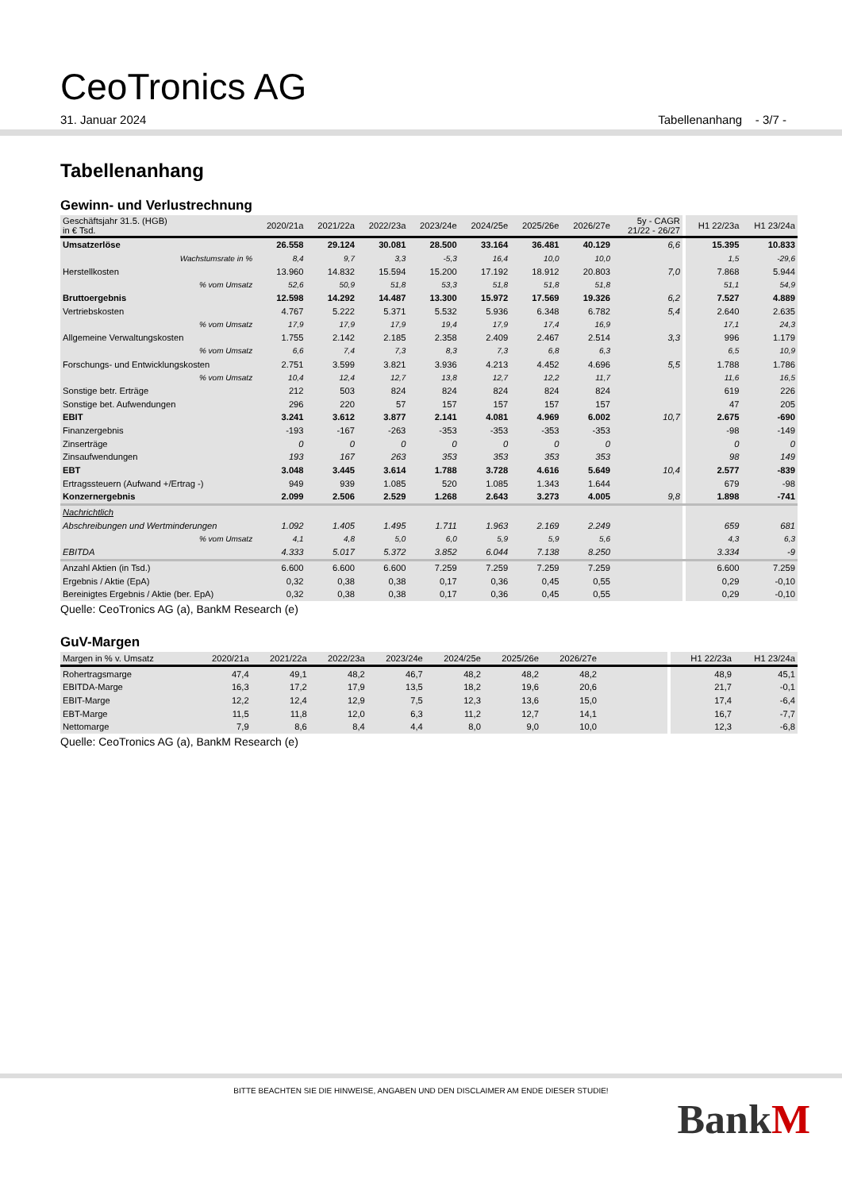CeoTronics AG
31. Januar 2024 Tabellenanhang - 3/7 -
Tabellenanhang
Gewinn- und Verlustrechnung
| Geschäftsjahr 31.5. (HGB) in € Tsd. | 2020/21a | 2021/22a | 2022/23a | 2023/24e | 2024/25e | 2025/26e | 2026/27e | 5y - CAGR 21/22 - 26/27 | | H1 22/23a | H1 23/24a |
| --- | --- | --- | --- | --- | --- | --- | --- | --- | --- | --- | --- |
| Umsatzerlöse | 26.558 | 29.124 | 30.081 | 28.500 | 33.164 | 36.481 | 40.129 | 6,6 | | 15.395 | 10.833 |
| Wachstumsrate in % | 8,4 | 9,7 | 3,3 | -5,3 | 16,4 | 10,0 | 10,0 | | | 1,5 | -29,6 |
| Herstellkosten | 13.960 | 14.832 | 15.594 | 15.200 | 17.192 | 18.912 | 20.803 | 7,0 | | 7.868 | 5.944 |
| % vom Umsatz | 52,6 | 50,9 | 51,8 | 53,3 | 51,8 | 51,8 | 51,8 | | | 51,1 | 54,9 |
| Bruttoergebnis | 12.598 | 14.292 | 14.487 | 13.300 | 15.972 | 17.569 | 19.326 | 6,2 | | 7.527 | 4.889 |
| Vertriebskosten | 4.767 | 5.222 | 5.371 | 5.532 | 5.936 | 6.348 | 6.782 | 5,4 | | 2.640 | 2.635 |
| % vom Umsatz | 17,9 | 17,9 | 17,9 | 19,4 | 17,9 | 17,4 | 16,9 | | | 17,1 | 24,3 |
| Allgemeine Verwaltungskosten | 1.755 | 2.142 | 2.185 | 2.358 | 2.409 | 2.467 | 2.514 | 3,3 | | 996 | 1.179 |
| % vom Umsatz | 6,6 | 7,4 | 7,3 | 8,3 | 7,3 | 6,8 | 6,3 | | | 6,5 | 10,9 |
| Forschungs- und Entwicklungskosten | 2.751 | 3.599 | 3.821 | 3.936 | 4.213 | 4.452 | 4.696 | 5,5 | | 1.788 | 1.786 |
| % vom Umsatz | 10,4 | 12,4 | 12,7 | 13,8 | 12,7 | 12,2 | 11,7 | | | 11,6 | 16,5 |
| Sonstige betr. Erträge | 212 | 503 | 824 | 824 | 824 | 824 | 824 | | | 619 | 226 |
| Sonstige bet. Aufwendungen | 296 | 220 | 57 | 157 | 157 | 157 | 157 | | | 47 | 205 |
| EBIT | 3.241 | 3.612 | 3.877 | 2.141 | 4.081 | 4.969 | 6.002 | 10,7 | | 2.675 | -690 |
| Finanzergebnis | -193 | -167 | -263 | -353 | -353 | -353 | -353 | | | -98 | -149 |
| Zinserträge | 0 | 0 | 0 | 0 | 0 | 0 | 0 | | | 0 | 0 |
| Zinsaufwendungen | 193 | 167 | 263 | 353 | 353 | 353 | 353 | | | 98 | 149 |
| EBT | 3.048 | 3.445 | 3.614 | 1.788 | 3.728 | 4.616 | 5.649 | 10,4 | | 2.577 | -839 |
| Ertragssteuern (Aufwand +/Ertrag -) | 949 | 939 | 1.085 | 520 | 1.085 | 1.343 | 1.644 | | | 679 | -98 |
| Konzernergebnis | 2.099 | 2.506 | 2.529 | 1.268 | 2.643 | 3.273 | 4.005 | 9,8 | | 1.898 | -741 |
| Nachrichtlich | | | | | | | | | | | |
| Abschreibungen und Wertminderungen | 1.092 | 1.405 | 1.495 | 1.711 | 1.963 | 2.169 | 2.249 | | | 659 | 681 |
| % vom Umsatz | 4,1 | 4,8 | 5,0 | 6,0 | 5,9 | 5,9 | 5,6 | | | 4,3 | 6,3 |
| EBITDA | 4.333 | 5.017 | 5.372 | 3.852 | 6.044 | 7.138 | 8.250 | | | 3.334 | -9 |
| Anzahl Aktien (in Tsd.) | 6.600 | 6.600 | 6.600 | 7.259 | 7.259 | 7.259 | 7.259 | | | 6.600 | 7.259 |
| Ergebnis / Aktie (EpA) | 0,32 | 0,38 | 0,38 | 0,17 | 0,36 | 0,45 | 0,55 | | | 0,29 | -0,10 |
| Bereinigtes Ergebnis / Aktie (ber. EpA) | 0,32 | 0,38 | 0,38 | 0,17 | 0,36 | 0,45 | 0,55 | | | 0,29 | -0,10 |
Quelle: CeoTronics AG (a), BankM Research (e)
GuV-Margen
| Margen in % v. Umsatz | 2020/21a | 2021/22a | 2022/23a | 2023/24e | 2024/25e | 2025/26e | 2026/27e | | | H1 22/23a | H1 23/24a |
| --- | --- | --- | --- | --- | --- | --- | --- | --- | --- | --- | --- |
| Rohertragsmarge | 47,4 | 49,1 | 48,2 | 46,7 | 48,2 | 48,2 | 48,2 | | | 48,9 | 45,1 |
| EBITDA-Marge | 16,3 | 17,2 | 17,9 | 13,5 | 18,2 | 19,6 | 20,6 | | | 21,7 | -0,1 |
| EBIT-Marge | 12,2 | 12,4 | 12,9 | 7,5 | 12,3 | 13,6 | 15,0 | | | 17,4 | -6,4 |
| EBT-Marge | 11,5 | 11,8 | 12,0 | 6,3 | 11,2 | 12,7 | 14,1 | | | 16,7 | -7,7 |
| Nettomarge | 7,9 | 8,6 | 8,4 | 4,4 | 8,0 | 9,0 | 10,0 | | | 12,3 | -6,8 |
Quelle: CeoTronics AG (a), BankM Research (e)
BITTE BEACHTEN SIE DIE HINWEISE, ANGABEN UND DEN DISCLAIMER AM ENDE DIESER STUDIE!
BankM